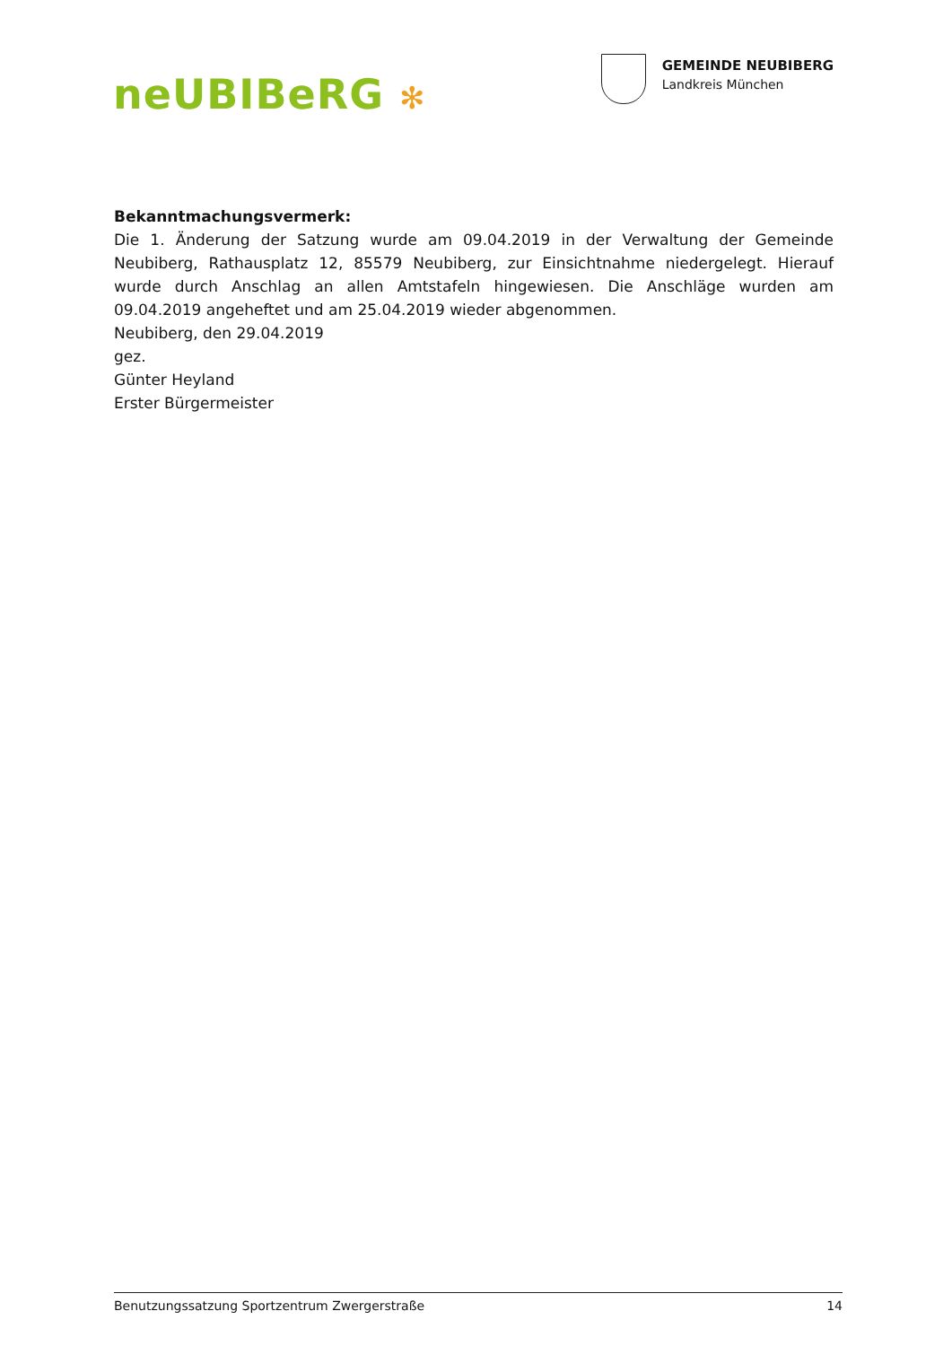neUBIBeRG ✻
GEMEINDE NEUBIBERG
Landkreis München
Bekanntmachungsvermerk:
Die 1. Änderung der Satzung wurde am 09.04.2019 in der Verwaltung der Gemeinde Neubiberg, Rathausplatz 12, 85579 Neubiberg, zur Einsichtnahme niedergelegt. Hierauf wurde durch Anschlag an allen Amtstafeln hingewiesen. Die Anschläge wurden am 09.04.2019 angeheftet und am 25.04.2019 wieder abgenommen.
Neubiberg, den 29.04.2019
gez.
Günter Heyland
Erster Bürgermeister
Benutzungssatzung Sportzentrum Zwergerstraße 14